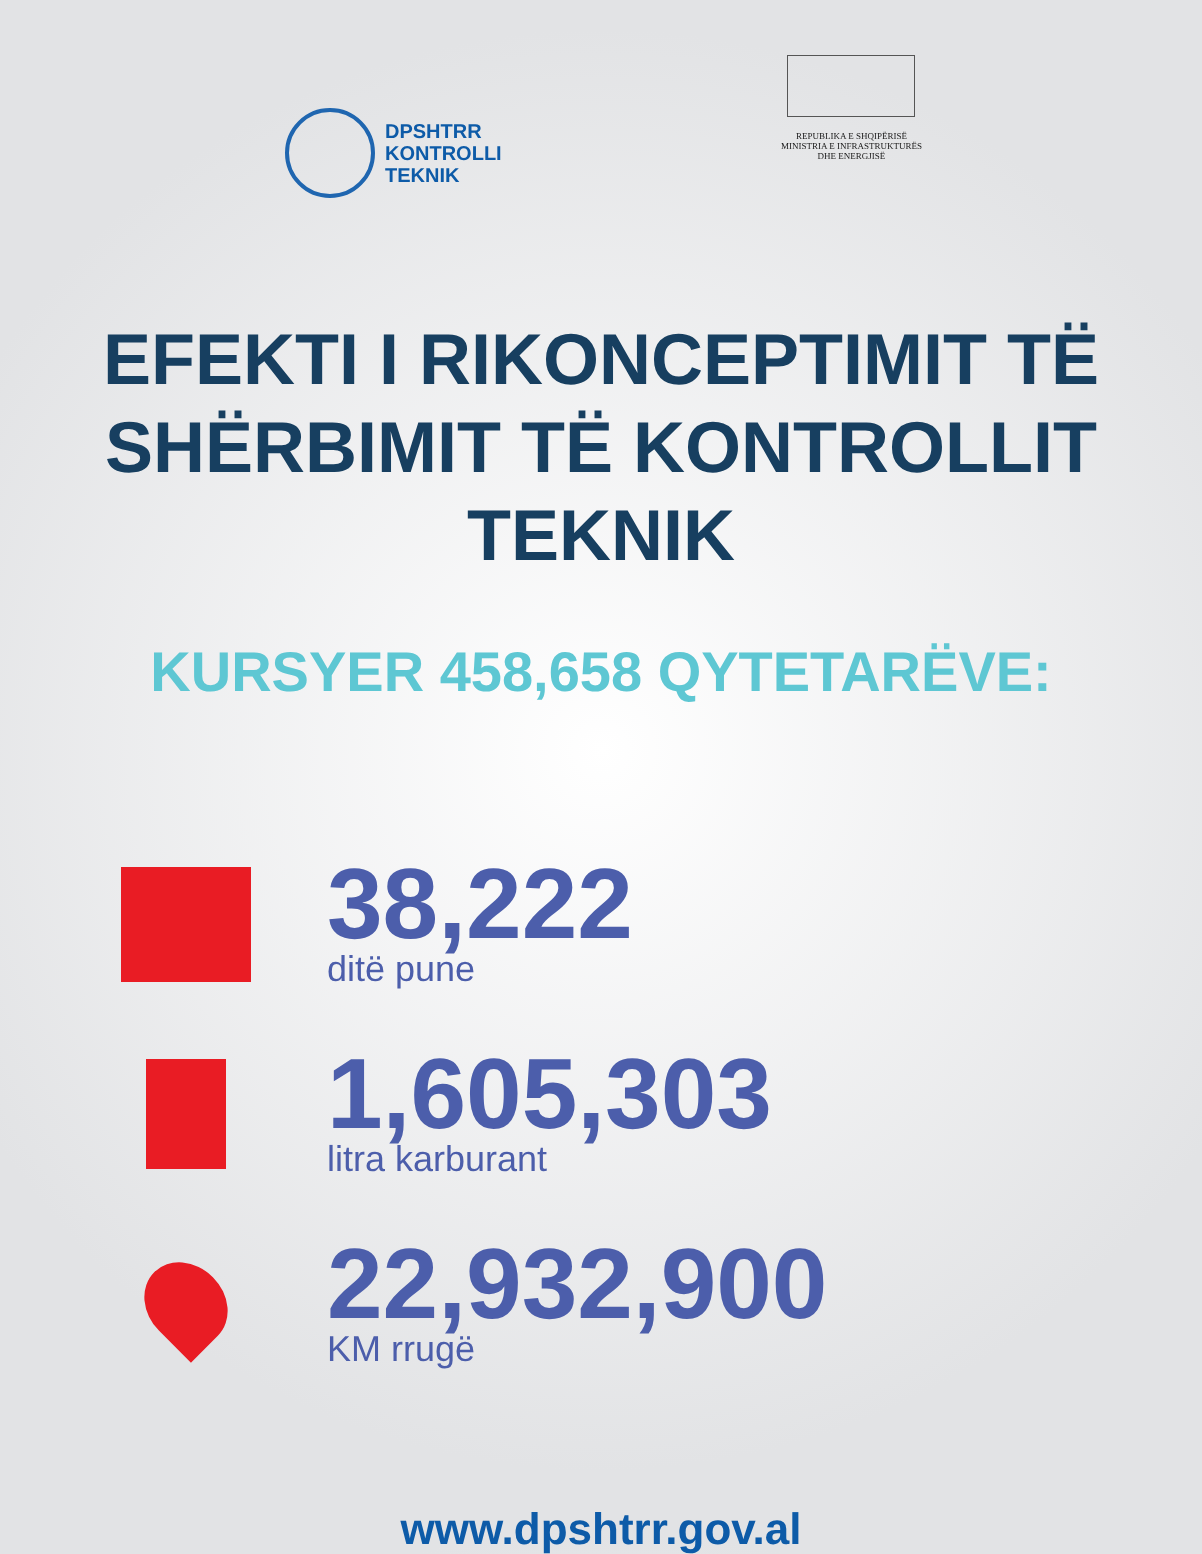DPSHTRR
KONTROLLI
TEKNIK
REPUBLIKA E SHQIPËRISË
MINISTRIA E INFRASTRUKTURËS
DHE ENERGJISË
EFEKTI I RIKONCEPTIMIT TË
SHËRBIMIT TË KONTROLLIT
TEKNIK
KURSYER 458,658 QYTETARËVE:
38,222
ditë pune
1,605,303
litra karburant
22,932,900
KM rrugë
www.dpshtrr.gov.al